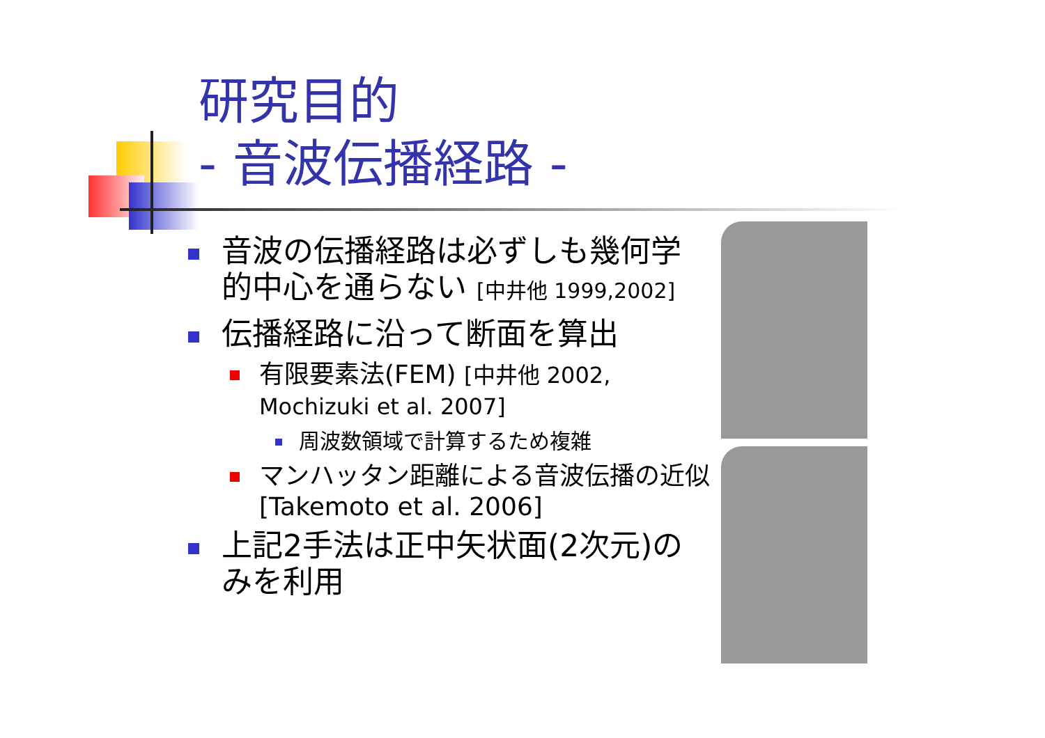研究目的
- 音波伝播経路 -
音波の伝播経路は必ずしも幾何学的中心を通らない [中井他 1999,2002]
伝播経路に沿って断面を算出
有限要素法(FEM) [中井他 2002, Mochizuki et al. 2007]
周波数領域で計算するため複雑
マンハッタン距離による音波伝播の近似 [Takemoto et al. 2006]
上記2手法は正中矢状面(2次元)のみを利用